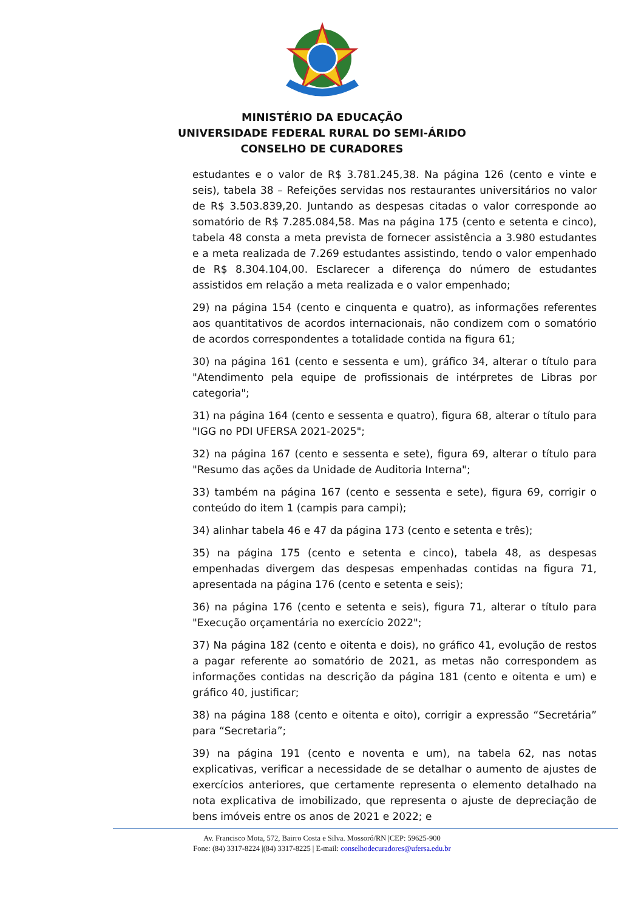MINISTÉRIO DA EDUCAÇÃO
UNIVERSIDADE FEDERAL RURAL DO SEMI-ÁRIDO
CONSELHO DE CURADORES
estudantes e o valor de R$ 3.781.245,38. Na página 126 (cento e vinte e seis), tabela 38 – Refeições servidas nos restaurantes universitários no valor de R$ 3.503.839,20. Juntando as despesas citadas o valor corresponde ao somatório de R$ 7.285.084,58. Mas na página 175 (cento e setenta e cinco), tabela 48 consta a meta prevista de fornecer assistência a 3.980 estudantes e a meta realizada de 7.269 estudantes assistindo, tendo o valor empenhado de R$ 8.304.104,00. Esclarecer a diferença do número de estudantes assistidos em relação a meta realizada e o valor empenhado;
29) na página 154 (cento e cinquenta e quatro), as informações referentes aos quantitativos de acordos internacionais, não condizem com o somatório de acordos correspondentes a totalidade contida na figura 61;
30) na página 161 (cento e sessenta e um), gráfico 34, alterar o título para "Atendimento pela equipe de profissionais de intérpretes de Libras por categoria";
31) na página 164 (cento e sessenta e quatro), figura 68, alterar o título para "IGG no PDI UFERSA 2021-2025";
32) na página 167 (cento e sessenta e sete), figura 69, alterar o título para "Resumo das ações da Unidade de Auditoria Interna";
33) também na página 167 (cento e sessenta e sete), figura 69, corrigir o conteúdo do item 1 (campis para campi);
34) alinhar tabela 46 e 47 da página 173 (cento e setenta e três);
35) na página 175 (cento e setenta e cinco), tabela 48, as despesas empenhadas divergem das despesas empenhadas contidas na figura 71, apresentada na página 176 (cento e setenta e seis);
36) na página 176 (cento e setenta e seis), figura 71, alterar o título para "Execução orçamentária no exercício 2022";
37) Na página 182 (cento e oitenta e dois), no gráfico 41, evolução de restos a pagar referente ao somatório de 2021, as metas não correspondem as informações contidas na descrição da página 181 (cento e oitenta e um) e gráfico 40, justificar;
38) na página 188 (cento e oitenta e oito), corrigir a expressão “Secretária” para “Secretaria”;
39) na página 191 (cento e noventa e um), na tabela 62, nas notas explicativas, verificar a necessidade de se detalhar o aumento de ajustes de exercícios anteriores, que certamente representa o elemento detalhado na nota explicativa de imobilizado, que representa o ajuste de depreciação de bens imóveis entre os anos de 2021 e 2022; e
Av. Francisco Mota, 572, Bairro Costa e Silva. Mossoró/RN |CEP: 59625-900
Fone: (84) 3317-8224 |(84) 3317-8225 | E-mail: conselhodecuradores@ufersa.edu.br